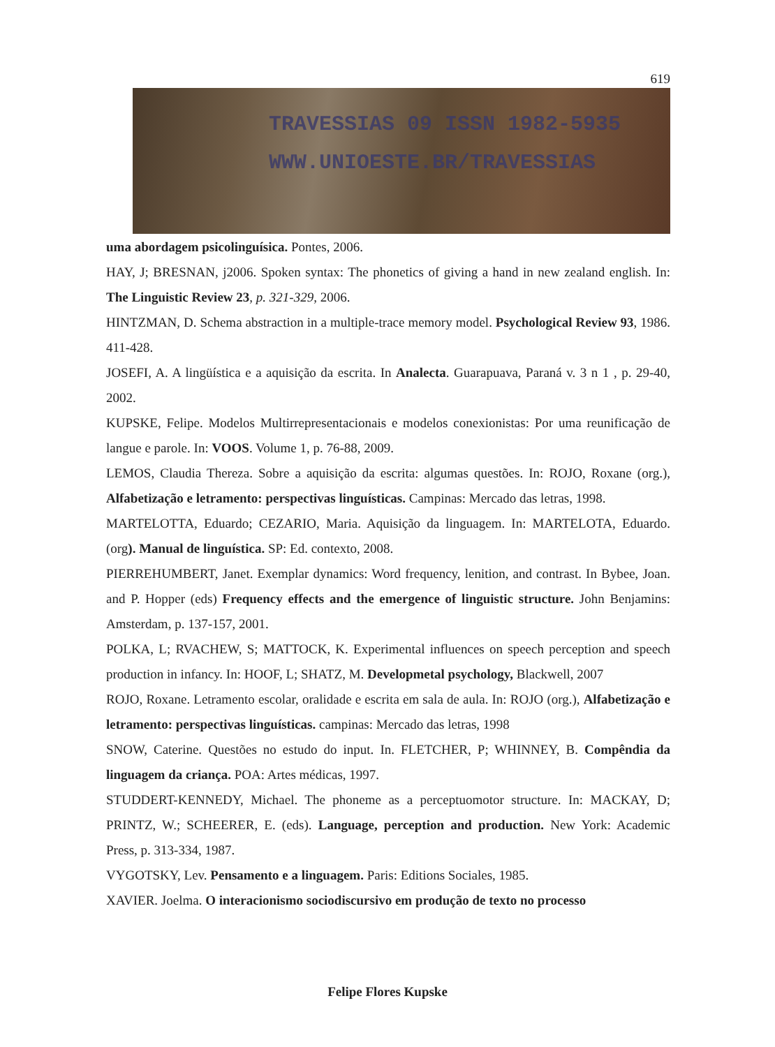619
TRAVESSIAS 09 ISSN 1982-5935
WWW.UNIOESTE.BR/TRAVESSIAS
uma abordagem psicolinguísica. Pontes, 2006.
HAY, J; BRESNAN, j2006. Spoken syntax: The phonetics of giving a hand in new zealand english. In: The Linguistic Review 23, p. 321-329, 2006.
HINTZMAN, D. Schema abstraction in a multiple-trace memory model. Psychological Review 93, 1986. 411-428.
JOSEFI, A. A lingüística e a aquisição da escrita. In Analecta. Guarapuava, Paraná v. 3 n 1 , p. 29-40, 2002.
KUPSKE, Felipe. Modelos Multirrepresentacionais e modelos conexionistas: Por uma reunificação de langue e parole. In: VOOS. Volume 1, p. 76-88, 2009.
LEMOS, Claudia Thereza. Sobre a aquisição da escrita: algumas questões. In: ROJO, Roxane (org.), Alfabetização e letramento: perspectivas linguísticas. Campinas: Mercado das letras, 1998.
MARTELOTTA, Eduardo; CEZARIO, Maria. Aquisição da linguagem. In: MARTELOTA, Eduardo. (org). Manual de linguística. SP: Ed. contexto, 2008.
PIERREHUMBERT, Janet. Exemplar dynamics: Word frequency, lenition, and contrast. In Bybee, Joan. and P. Hopper (eds) Frequency effects and the emergence of linguistic structure. John Benjamins: Amsterdam, p. 137-157, 2001.
POLKA, L; RVACHEW, S; MATTOCK, K. Experimental influences on speech perception and speech production in infancy. In: HOOF, L; SHATZ, M. Developmetal psychology, Blackwell, 2007
ROJO, Roxane. Letramento escolar, oralidade e escrita em sala de aula. In: ROJO (org.), Alfabetização e letramento: perspectivas linguísticas. campinas: Mercado das letras, 1998
SNOW, Caterine. Questões no estudo do input. In. FLETCHER, P; WHINNEY, B. Compêndia da linguagem da criança. POA: Artes médicas, 1997.
STUDDERT-KENNEDY, Michael. The phoneme as a perceptuomotor structure. In: MACKAY, D; PRINTZ, W.; SCHEERER, E. (eds). Language, perception and production. New York: Academic Press, p. 313-334, 1987.
VYGOTSKY, Lev. Pensamento e a linguagem. Paris: Editions Sociales, 1985.
XAVIER. Joelma. O interacionismo sociodiscursivo em produção de texto no processo
Felipe Flores Kupske